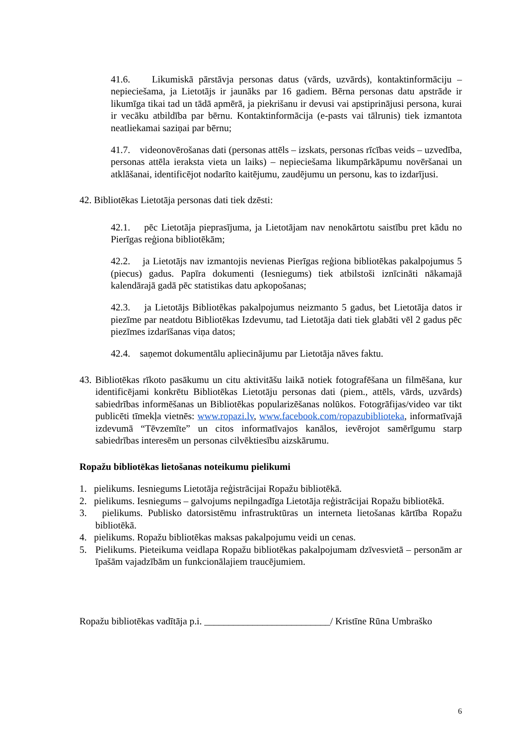41.6. Likumiskā pārstāvja personas datus (vārds, uzvārds), kontaktinformāciju – nepieciešama, ja Lietotājs ir jaunāks par 16 gadiem. Bērna personas datu apstrāde ir likumīga tikai tad un tādā apmērā, ja piekrišanu ir devusi vai apstiprinājusi persona, kurai ir vecāku atbildība par bērnu. Kontaktinformācija (e-pasts vai tālrunis) tiek izmantota neatliekamai saziņai par bērnu;
41.7. videonovērošanas dati (personas attēls – izskats, personas rīcības veids – uzvedība, personas attēla ieraksta vieta un laiks) – nepieciešama likumpārkāpumu novēršanai un atklāšanai, identificējot nodarīto kaitējumu, zaudējumu un personu, kas to izdarījusi.
42. Bibliotēkas Lietotāja personas dati tiek dzēsti:
42.1. pēc Lietotāja pieprasījuma, ja Lietotājam nav nenokārtotu saistību pret kādu no Pierīgas reģiona bibliotēkām;
42.2. ja Lietotājs nav izmantojis nevienas Pierīgas reģiona bibliotēkas pakalpojumus 5 (piecus) gadus. Papīra dokumenti (Iesniegums) tiek atbilstoši iznīcināti nākamajā kalendārajā gadā pēc statistikas datu apkopošanas;
42.3. ja Lietotājs Bibliotēkas pakalpojumus neizmanto 5 gadus, bet Lietotāja datos ir piezīme par neatdotu Bibliotēkas Izdevumu, tad Lietotāja dati tiek glabāti vēl 2 gadus pēc piezīmes izdarīšanas viņa datos;
42.4. saņemot dokumentālu apliecinājumu par Lietotāja nāves faktu.
43. Bibliotēkas rīkoto pasākumu un citu aktivitāšu laikā notiek fotografēšana un filmēšana, kur identificējami konkrētu Bibliotēkas Lietotāju personas dati (piem., attēls, vārds, uzvārds) sabiedrības informēšanas un Bibliotēkas popularizēšanas nolūkos. Fotogrāfijas/video var tikt publicēti tīmekļa vietnēs: www.ropazi.lv, www.facebook.com/ropazubiblioteka, informatīvajā izdevumā “Tēvzemīte” un citos informatīvajos kanālos, ievērojot samērīgumu starp sabiedrības interesēm un personas cilvēktiesību aizskārumu.
Ropažu bibliotēkas lietošanas noteikumu pielikumi
1. pielikums. Iesniegums Lietotāja reģistrācijai Ropažu bibliotēkā.
2. pielikums. Iesniegums – galvojums nepilngadīga Lietotāja reģistrācijai Ropažu bibliotēkā.
3. pielikums. Publisko datorsistēmu infrastruktūras un interneta lietošanas kārtība Ropažu bibliotēkā.
4. pielikums. Ropažu bibliotēkas maksas pakalpojumu veidi un cenas.
5. Pielikums. Pieteikuma veidlapa Ropažu bibliotēkas pakalpojumam dzīvesvietā – personām ar īpašām vajadzībām un funkcionālajiem traucējumiem.
Ropažu bibliotēkas vadītāja p.i. __________________________/ Kristīne Rūna Umbraško
6